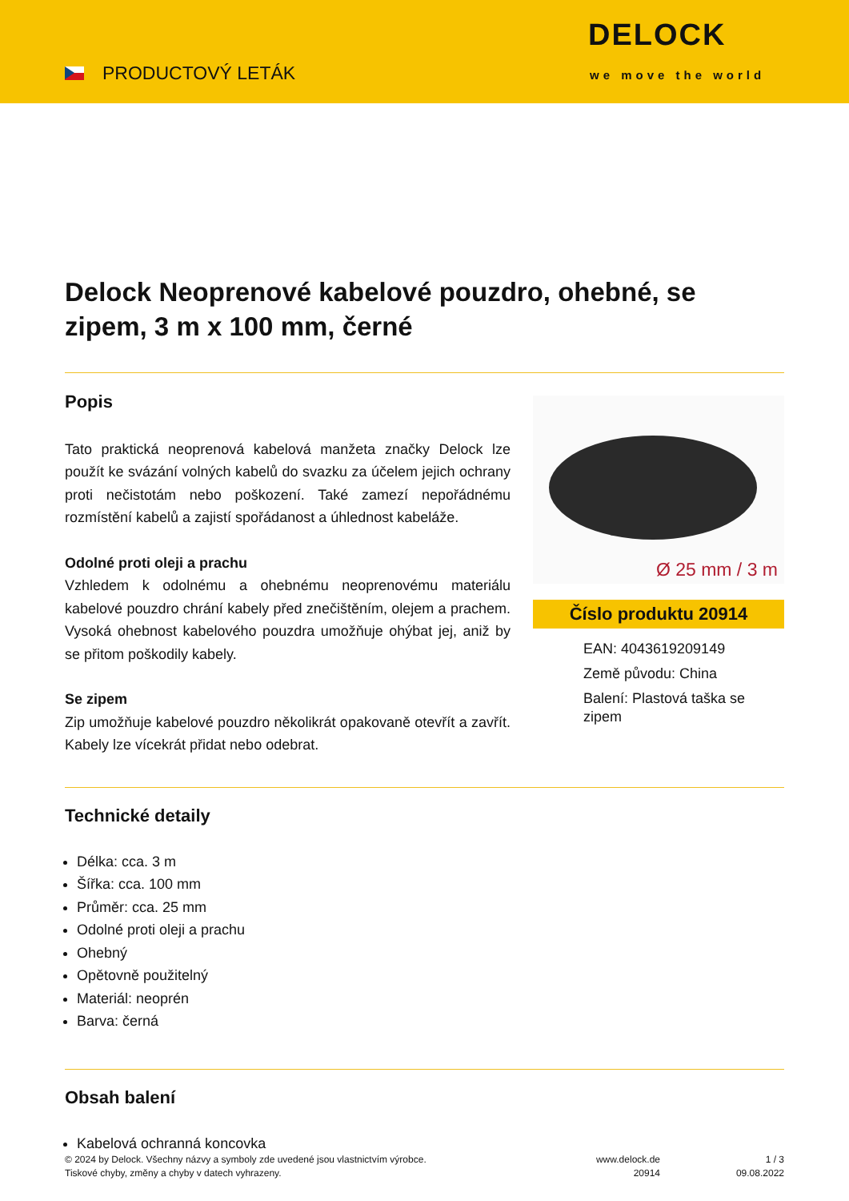PRODUCTOVÝ LETÁK
DELOCK
we move the world
Delock Neoprenové kabelové pouzdro, ohebné, se zipem, 3 m x 100 mm, černé
Popis
Tato praktická neoprenová kabelová manžeta značky Delock lze použít ke svázání volných kabelů do svazku za účelem jejich ochrany proti nečistotám nebo poškození. Také zamezí nepořádnému rozmístění kabelů a zajistí spořádanost a úhlednost kabeláže.
Odolné proti oleji a prachu
Vzhledem k odolnému a ohebnému neoprenovému materiálu kabelové pouzdro chrání kabely před znečištěním, olejem a prachem. Vysoká ohebnost kabelového pouzdra umožňuje ohýbat jej, aniž by se přitom poškodily kabely.
Se zipem
Zip umožňuje kabelové pouzdro několikrát opakovaně otevřít a zavřít. Kabely lze vícekrát přidat nebo odebrat.
Ø 25 mm / 3 m
Číslo produktu 20914
EAN: 4043619209149
Země původu: China
Balení: Plastová taška se zipem
Technické detaily
Délka: cca. 3 m
Šířka: cca. 100 mm
Průměr: cca. 25 mm
Odolné proti oleji a prachu
Ohebný
Opětovně použitelný
Materiál: neoprén
Barva: černá
Obsah balení
Kabelová ochranná koncovka
© 2024 by Delock. Všechny názvy a symboly zde uvedené jsou vlastnictvím výrobce.
Tiskové chyby, změny a chyby v datech vyhrazeny.
www.delock.de
20914
1 / 3
09.08.2022